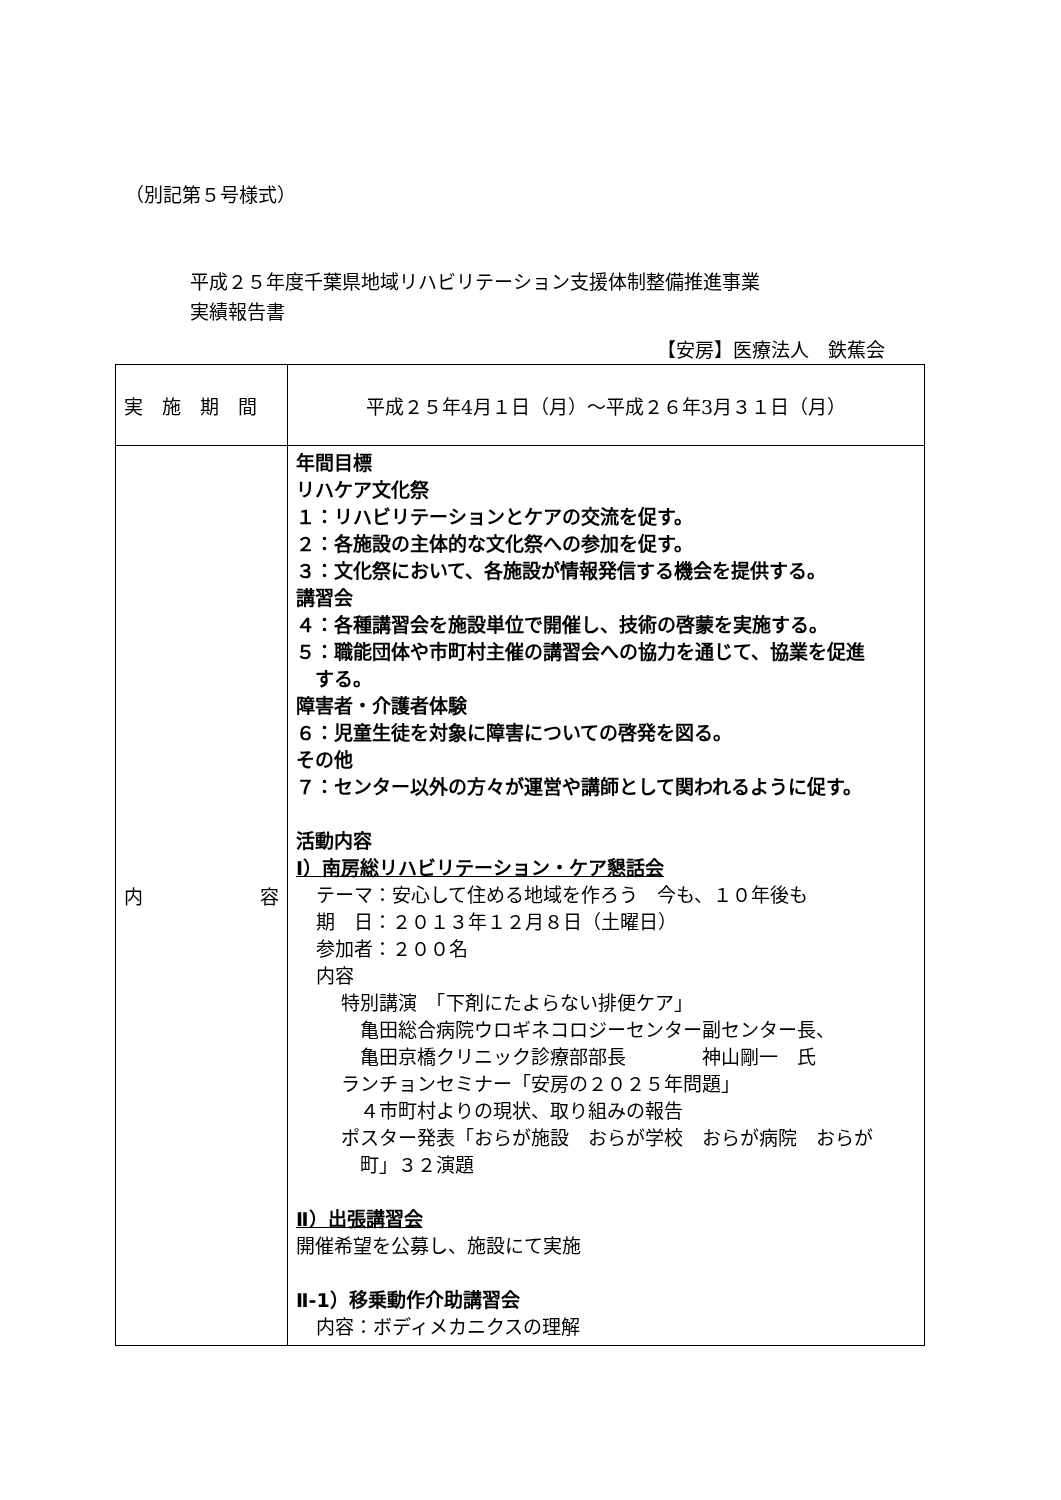（別記第５号様式）
平成２５年度千葉県地域リハビリテーション支援体制整備推進事業
実績報告書
【安房】医療法人　鉄蕉会
| 実 施 期 間 | 平成２５年4月１日（月）～平成２６年3月３１日（月） |
| 内 容 | 年間目標 リハケア文化祭 １：リハビリテーションとケアの交流を促す。 ２：各施設の主体的な文化祭への参加を促す。 ３：文化祭において、各施設が情報発信する機会を提供する。 講習会 ４：各種講習会を施設単位で開催し、技術の啓蒙を実施する。 ５：職能団体や市町村主催の講習会への協力を通じて、協業を促進 する。 障害者・介護者体験 ６：児童生徒を対象に障害についての啓発を図る。 その他 ７：センター以外の方々が運営や講師として関われるように促す。 活動内容 Ⅰ）南房総リハビリテーション・ケア懇話会 テーマ：安心して住める地域を作ろう 今も、１０年後も 期 日：２０１３年１２月８日（土曜日） 参加者：２００名 内容 特別講演 「下剤にたよらない排便ケア」 亀田総合病院ウロギネコロジーセンター副センター長、 亀田京橋クリニック診療部部長 神山剛一 氏 ランチョンセミナー「安房の２０２５年問題」 ４市町村よりの現状、取り組みの報告 ポスター発表「おらが施設 おらが学校 おらが病院 おらが 町」３２演題 Ⅱ）出張講習会 開催希望を公募し、施設にて実施 Ⅱ-1）移乗動作介助講習会 内容：ボディメカニクスの理解 |